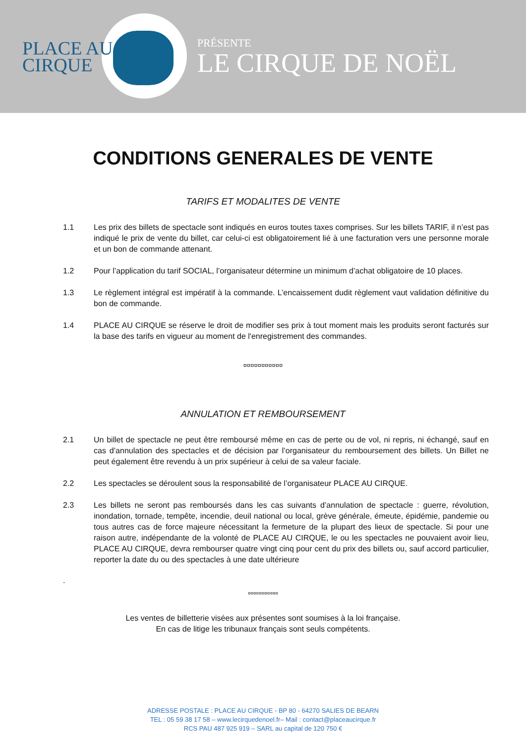PLACE AU
CIRQUE
PRÉSENTE
LE CIRQUE DE NOËL
CONDITIONS GENERALES DE VENTE
TARIFS ET MODALITES DE VENTE
1.1 Les prix des billets de spectacle sont indiqués en euros toutes taxes comprises. Sur les billets TARIF, il n’est pas indiqué le prix de vente du billet, car celui-ci est obligatoirement lié à une facturation vers une personne morale et un bon de commande attenant.
1.2 Pour l’application du tarif SOCIAL, l’organisateur détermine un minimum d’achat obligatoire de 10 places.
1.3 Le règlement intégral est impératif à la commande. L’encaissement dudit règlement vaut validation définitive du bon de commande.
1.4 PLACE AU CIRQUE se réserve le droit de modifier ses prix à tout moment mais les produits seront facturés sur la base des tarifs en vigueur au moment de l'enregistrement des commandes.
¤¤¤¤¤¤¤¤¤¤¤
ANNULATION ET REMBOURSEMENT
2.1 Un billet de spectacle ne peut être remboursé même en cas de perte ou de vol, ni repris, ni échangé, sauf en cas d’annulation des spectacles et de décision par l’organisateur du remboursement des billets. Un Billet ne peut également être revendu à un prix supérieur à celui de sa valeur faciale.
2.2 Les spectacles se déroulent sous la responsabilité de l’organisateur PLACE AU CIRQUE.
2.3 Les billets ne seront pas remboursés dans les cas suivants d’annulation de spectacle : guerre, révolution, inondation, tornade, tempête, incendie, deuil national ou local, grève générale, émeute, épidémie, pandemie ou tous autres cas de force majeure nécessitant la fermeture de la plupart des lieux de spectacle. Si pour une raison autre, indépendante de la volonté de PLACE AU CIRQUE, le ou les spectacles ne pouvaient avoir lieu, PLACE AU CIRQUE, devra rembourser quatre vingt cinq pour cent du prix des billets ou, sauf accord particulier, reporter la date du ou des spectacles à une date ultérieure
.
¤¤¤¤¤¤¤¤¤¤¤
Les ventes de billetterie visées aux présentes sont soumises à la loi française.
En cas de litige les tribunaux français sont seuls compétents.
ADRESSE POSTALE : PLACE AU CIRQUE - BP 80 - 64270 SALIES DE BEARN
TEL : 05 59 38 17 58 – www.lecirquedenoel.fr– Mail : contact@placeaucirque.fr
RCS PAU 487 925 919 – SARL au capital de 120 750 €